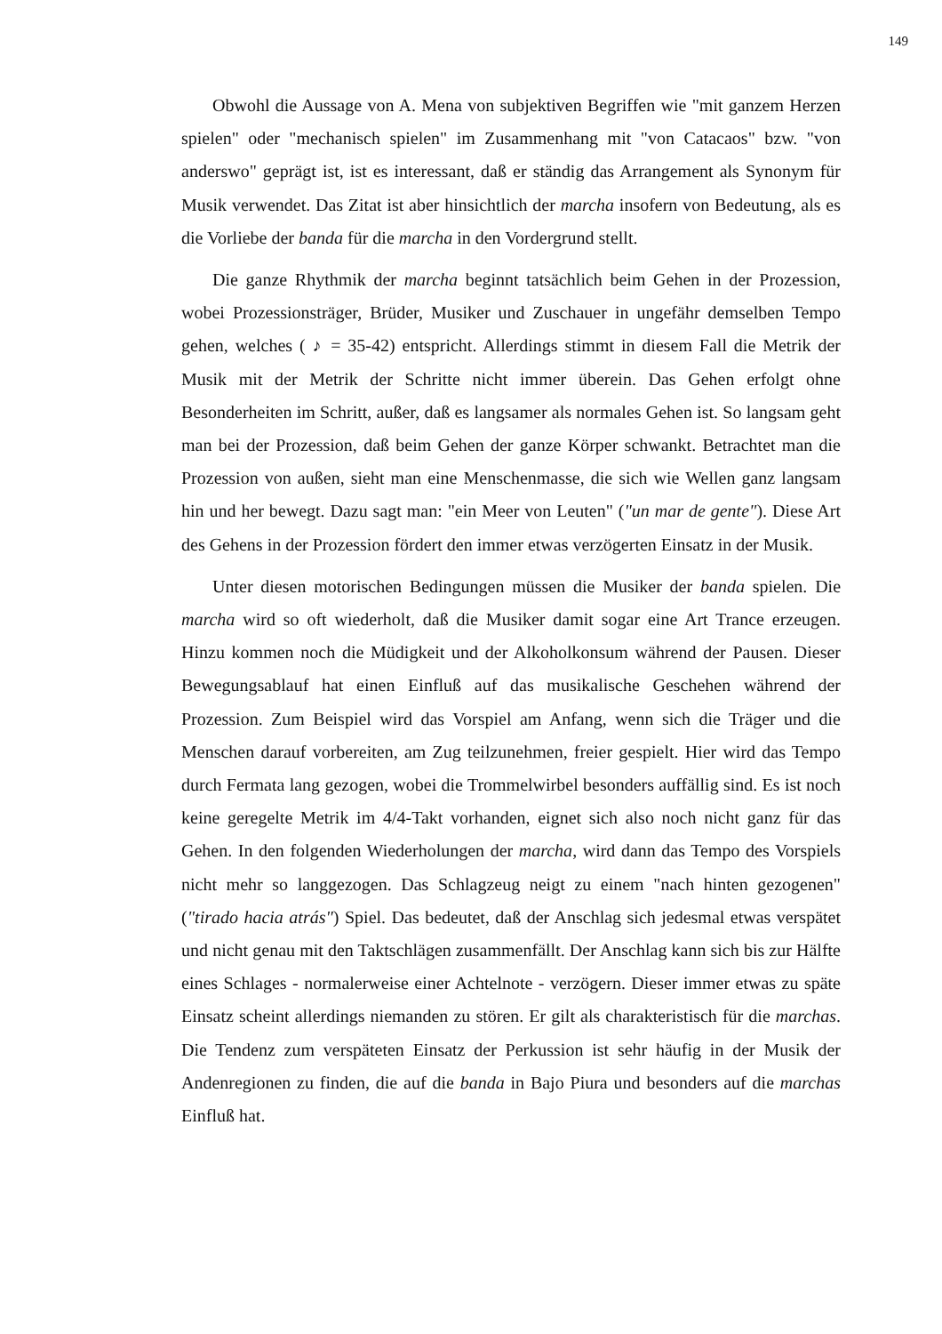149
Obwohl die Aussage von A. Mena von subjektiven Begriffen wie "mit ganzem Herzen spielen" oder "mechanisch spielen" im Zusammenhang mit "von Catacaos" bzw. "von anderswo" geprägt ist, ist es interessant, daß er ständig das Arrangement als Synonym für Musik verwendet. Das Zitat ist aber hinsichtlich der marcha insofern von Bedeutung, als es die Vorliebe der banda für die marcha in den Vordergrund stellt.
Die ganze Rhythmik der marcha beginnt tatsächlich beim Gehen in der Prozession, wobei Prozessionsträger, Brüder, Musiker und Zuschauer in ungefähr demselben Tempo gehen, welches ( ♪ = 35-42) entspricht. Allerdings stimmt in diesem Fall die Metrik der Musik mit der Metrik der Schritte nicht immer überein. Das Gehen erfolgt ohne Besonderheiten im Schritt, außer, daß es langsamer als normales Gehen ist. So langsam geht man bei der Prozession, daß beim Gehen der ganze Körper schwankt. Betrachtet man die Prozession von außen, sieht man eine Menschenmasse, die sich wie Wellen ganz langsam hin und her bewegt. Dazu sagt man: "ein Meer von Leuten" ("un mar de gente"). Diese Art des Gehens in der Prozession fördert den immer etwas verzögerten Einsatz in der Musik.
Unter diesen motorischen Bedingungen müssen die Musiker der banda spielen. Die marcha wird so oft wiederholt, daß die Musiker damit sogar eine Art Trance erzeugen. Hinzu kommen noch die Müdigkeit und der Alkoholkonsum während der Pausen. Dieser Bewegungsablauf hat einen Einfluß auf das musikalische Geschehen während der Prozession. Zum Beispiel wird das Vorspiel am Anfang, wenn sich die Träger und die Menschen darauf vorbereiten, am Zug teilzunehmen, freier gespielt. Hier wird das Tempo durch Fermata lang gezogen, wobei die Trommelwirbel besonders auffällig sind. Es ist noch keine geregelte Metrik im 4/4-Takt vorhanden, eignet sich also noch nicht ganz für das Gehen. In den folgenden Wiederholungen der marcha, wird dann das Tempo des Vorspiels nicht mehr so langgezogen. Das Schlagzeug neigt zu einem "nach hinten gezogenen" ("tirado hacia atrás") Spiel. Das bedeutet, daß der Anschlag sich jedesmal etwas verspätet und nicht genau mit den Taktschlägen zusammenfällt. Der Anschlag kann sich bis zur Hälfte eines Schlages - normalerweise einer Achtelnote - verzögern. Dieser immer etwas zu späte Einsatz scheint allerdings niemanden zu stören. Er gilt als charakteristisch für die marchas. Die Tendenz zum verspäteten Einsatz der Perkussion ist sehr häufig in der Musik der Andenregionen zu finden, die auf die banda in Bajo Piura und besonders auf die marchas Einfluß hat.